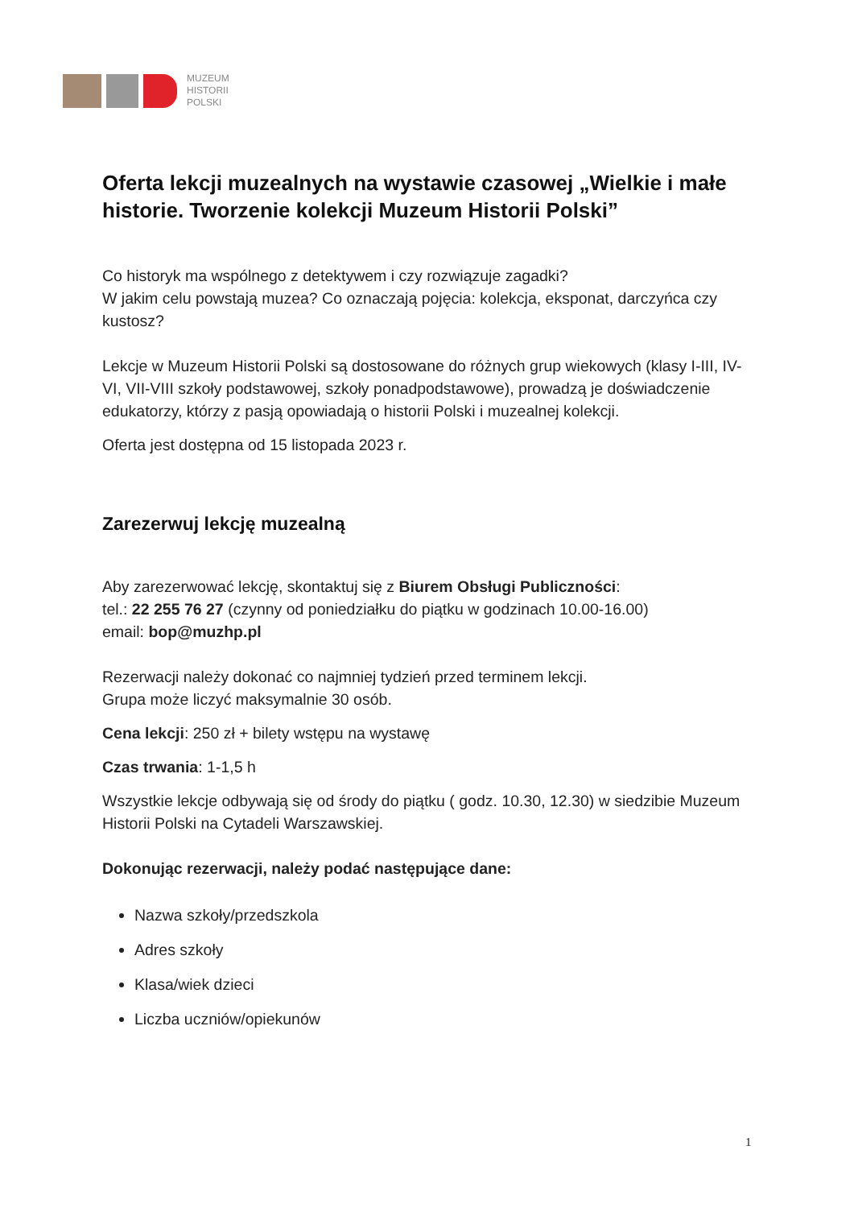MUZEUM
HISTORII
POLSKI
Oferta lekcji muzealnych na wystawie czasowej „Wielkie i małe historie. Tworzenie kolekcji Muzeum Historii Polski”
Co historyk ma wspólnego z detektywem i czy rozwiązuje zagadki?
W jakim celu powstają muzea? Co oznaczają pojęcia: kolekcja, eksponat, darczyńca czy kustosz?
Lekcje w Muzeum Historii Polski są dostosowane do różnych grup wiekowych (klasy I-III, IV-VI, VII-VIII szkoły podstawowej, szkoły ponadpodstawowe), prowadzą je doświadczenie edukatorzy, którzy z pasją opowiadają o historii Polski i muzealnej kolekcji.
Oferta jest dostępna od 15 listopada 2023 r.
Zarezerwuj lekcję muzealną
Aby zarezerwować lekcję, skontaktuj się z Biurem Obsługi Publiczności:
tel.: 22 255 76 27 (czynny od poniedziałku do piątku w godzinach 10.00-16.00)
email: bop@muzhp.pl
Rezerwacji należy dokonać co najmniej tydzień przed terminem lekcji.
Grupa może liczyć maksymalnie 30 osób.
Cena lekcji: 250 zł + bilety wstępu na wystawę
Czas trwania: 1-1,5 h
Wszystkie lekcje odbywają się od środy do piątku ( godz. 10.30, 12.30) w siedzibie Muzeum Historii Polski na Cytadeli Warszawskiej.
Dokonując rezerwacji, należy podać następujące dane:
Nazwa szkoły/przedszkola
Adres szkoły
Klasa/wiek dzieci
Liczba uczniów/opiekunów
1